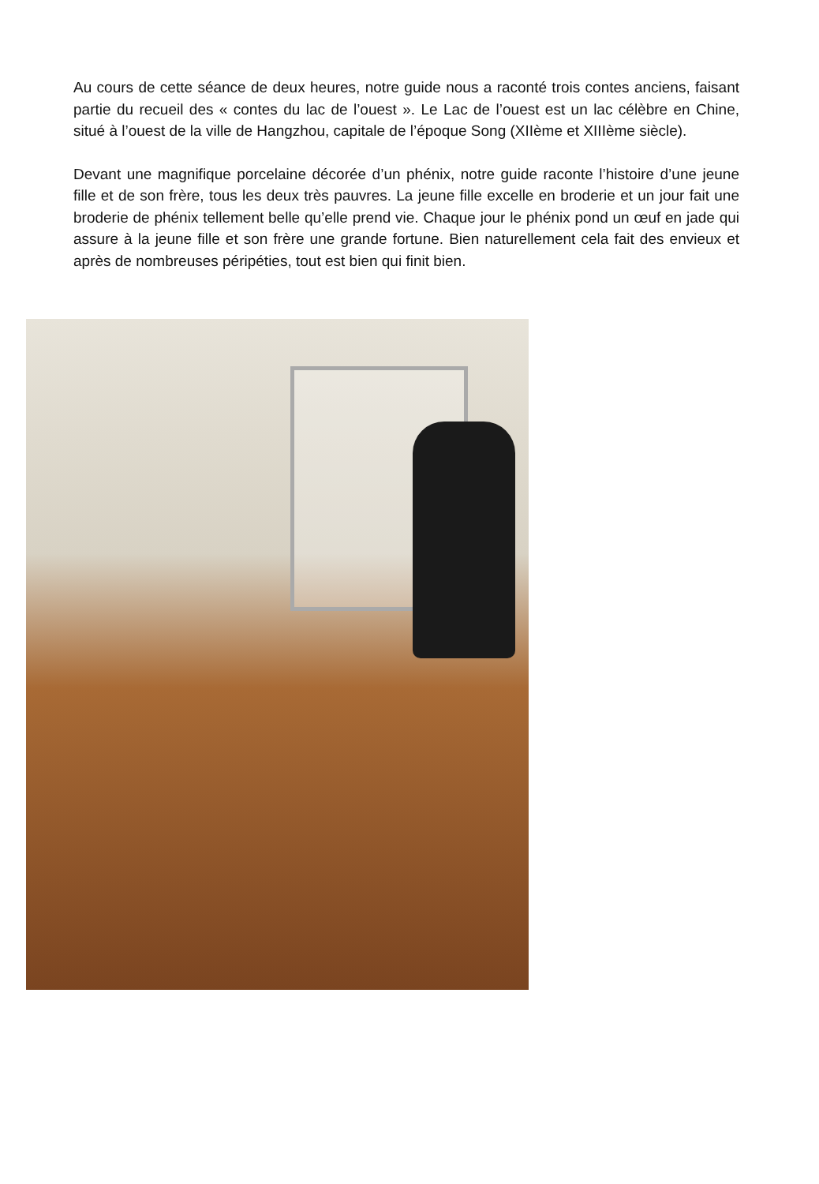Au cours de cette séance de deux heures, notre guide nous a raconté trois contes anciens, faisant partie du recueil des « contes du lac de l’ouest ». Le Lac de l’ouest est un lac célèbre en Chine, situé à l’ouest de la ville de Hangzhou, capitale de l’époque Song (XIIème et XIIIème siècle).
Devant une magnifique porcelaine décorée d’un phénix, notre guide raconte l’histoire d’une jeune fille et de son frère, tous les deux très pauvres. La jeune fille excelle en broderie et un jour fait une broderie de phénix tellement belle qu’elle prend vie. Chaque jour le phénix pond un œuf en jade qui assure à la jeune fille et son frère une grande fortune. Bien naturellement cela fait des envieux et après de nombreuses péripéties, tout est bien qui finit bien.